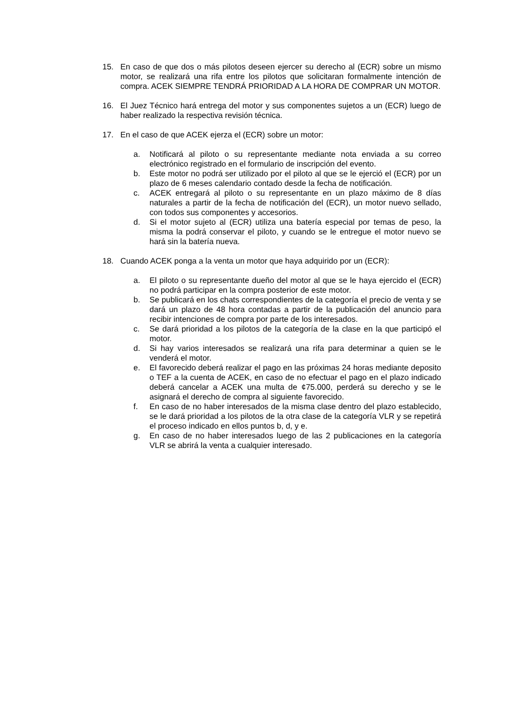15. En caso de que dos o más pilotos deseen ejercer su derecho al (ECR) sobre un mismo motor, se realizará una rifa entre los pilotos que solicitaran formalmente intención de compra. ACEK SIEMPRE TENDRÁ PRIORIDAD A LA HORA DE COMPRAR UN MOTOR.
16. El Juez Técnico hará entrega del motor y sus componentes sujetos a un (ECR) luego de haber realizado la respectiva revisión técnica.
17. En el caso de que ACEK ejerza el (ECR) sobre un motor:
a. Notificará al piloto o su representante mediante nota enviada a su correo electrónico registrado en el formulario de inscripción del evento.
b. Este motor no podrá ser utilizado por el piloto al que se le ejerció el (ECR) por un plazo de 6 meses calendario contado desde la fecha de notificación.
c. ACEK entregará al piloto o su representante en un plazo máximo de 8 días naturales a partir de la fecha de notificación del (ECR), un motor nuevo sellado, con todos sus componentes y accesorios.
d. Si el motor sujeto al (ECR) utiliza una batería especial por temas de peso, la misma la podrá conservar el piloto, y cuando se le entregue el motor nuevo se hará sin la batería nueva.
18. Cuando ACEK ponga a la venta un motor que haya adquirido por un (ECR):
a. El piloto o su representante dueño del motor al que se le haya ejercido el (ECR) no podrá participar en la compra posterior de este motor.
b. Se publicará en los chats correspondientes de la categoría el precio de venta y se dará un plazo de 48 hora contadas a partir de la publicación del anuncio para recibir intenciones de compra por parte de los interesados.
c. Se dará prioridad a los pilotos de la categoría de la clase en la que participó el motor.
d. Si hay varios interesados se realizará una rifa para determinar a quien se le venderá el motor.
e. El favorecido deberá realizar el pago en las próximas 24 horas mediante deposito o TEF a la cuenta de ACEK, en caso de no efectuar el pago en el plazo indicado deberá cancelar a ACEK una multa de ¢75.000, perderá su derecho y se le asignará el derecho de compra al siguiente favorecido.
f. En caso de no haber interesados de la misma clase dentro del plazo establecido, se le dará prioridad a los pilotos de la otra clase de la categoría VLR y se repetirá el proceso indicado en ellos puntos b, d, y e.
g. En caso de no haber interesados luego de las 2 publicaciones en la categoría VLR se abrirá la venta a cualquier interesado.